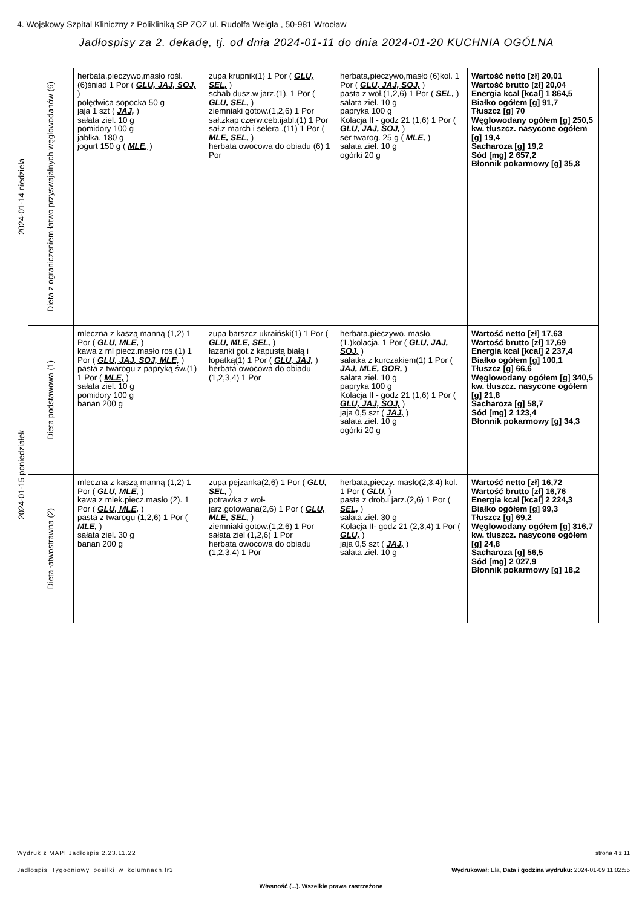4. Wojskowy Szpital Kliniczny z Polikliniką SP ZOZ ul. Rudolfa Weigla , 50-981 Wrocław
Jadłospisy za 2. dekadę, tj. od dnia 2024-01-11 do dnia 2024-01-20 KUCHNIA OGÓLNA
| 2024-01-14 niedziela | Dieta z ograniczeniem łatwo przyswajalnych węglowodanów (6) | herbata,pieczywo,masło rośl.(6)śniad 1 Por ( GLU, JAJ, SOJ, ) polędwica sopocka 50 g jaja 1 szt ( JAJ, ) sałata ziel. 10 g pomidory 100 g jabłka. 180 g jogurt 150 g ( MLE, ) | zupa krupnik(1) 1 Por ( GLU, SEL, ) schab dusz.w jarz.(1). 1 Por ( GLU, SEL, ) ziemniaki gotow.(1,2,6) 1 Por sał.zkap czerw.ceb.ijabl.(1) 1 Por sał.z march i selera .(11) 1 Por ( MLE, SEL, ) herbata owocowa do obiadu (6) 1 Por | herbata,pieczywo,masło (6)kol. 1 Por ( GLU, JAJ, SOJ, ) pasta z woł.(1,2,6) 1 Por ( SEL, ) sałata ziel. 10 g papryka 100 g Kolacja II - godz 21 (1,6) 1 Por ( GLU, JAJ, SOJ, ) ser twarog. 25 g ( MLE, ) sałata ziel. 10 g ogórki 20 g | Wartość netto [zł] 20,01 Wartość brutto [zł] 20,04 Energia kcal [kcal] 1 864,5 Białko ogółem [g] 91,7 Tłuszcz [g] 70 Węglowodany ogółem [g] 250,5 kw. tłuszcz. nasycone ogółem [g] 19,4 Sacharoza [g] 19,2 Sód [mg] 2 657,2 Błonnik pokarmowy [g] 35,8 |
| 2024-01-15 poniedziałek | Dieta podstawowa (1) | mleczna z kaszą manną (1,2) 1 Por ( GLU, MLE, ) kawa z ml piecz.masło ros.(1) 1 Por ( GLU, JAJ, SOJ, MLE, ) pasta z twarogu z papryką św.(1) 1 Por ( MLE, ) sałata ziel. 10 g pomidory 100 g banan 200 g | zupa barszcz ukraiński(1) 1 Por ( GLU, MLE, SEL, ) łazanki got.z kapustą białą i łopatką(1) 1 Por ( GLU, JAJ, ) herbata owocowa do obiadu (1,2,3,4) 1 Por | herbata.pieczywo. masło.(1.)kolacja. 1 Por ( GLU, JAJ, SOJ, ) sałatka z kurczakiem(1) 1 Por ( JAJ, MLE, GOR, ) sałata ziel. 10 g papryka 100 g Kolacja II - godz 21 (1,6) 1 Por ( GLU, JAJ, SOJ, ) jaja 0,5 szt ( JAJ, ) sałata ziel. 10 g ogórki 20 g | Wartość netto [zł] 17,63 Wartość brutto [zł] 17,69 Energia kcal [kcal] 2 237,4 Białko ogółem [g] 100,1 Tłuszcz [g] 66,6 Węglowodany ogółem [g] 340,5 kw. tłuszcz. nasycone ogółem [g] 21,8 Sacharoza [g] 58,7 Sód [mg] 2 123,4 Błonnik pokarmowy [g] 34,3 |
| | Dieta łatwostrawna (2) | mleczna z kaszą manną (1,2) 1 Por ( GLU, MLE, ) kawa z mlek.piecz.masło (2). 1 Por ( GLU, MLE, ) pasta z twarogu (1,2,6) 1 Por ( MLE, ) sałata ziel. 30 g banan 200 g | zupa pejzanka(2,6) 1 Por ( GLU, SEL, ) potrawka z woł-jarz.gotowana(2,6) 1 Por ( GLU, MLE, SEL, ) ziemniaki gotow.(1,2,6) 1 Por sałata ziel (1,2,6) 1 Por herbata owocowa do obiadu (1,2,3,4) 1 Por | herbata,pieczy. masło(2,3,4) kol. 1 Por ( GLU, ) pasta z drob.i jarz.(2,6) 1 Por ( SEL, ) sałata ziel. 30 g Kolacja II- godz 21 (2,3,4) 1 Por ( GLU, ) jaja 0,5 szt ( JAJ, ) sałata ziel. 10 g | Wartość netto [zł] 16,72 Wartość brutto [zł] 16,76 Energia kcal [kcal] 2 224,3 Białko ogółem [g] 99,3 Tłuszcz [g] 69,2 Węglowodany ogółem [g] 316,7 kw. tłuszcz. nasycone ogółem [g] 24,8 Sacharoza [g] 56,5 Sód [mg] 2 027,9 Błonnik pokarmowy [g] 18,2 |
Wydruk z MAPI Jadłospis 2.23.11.22
strona 4 z 11
Jadlospis_Tygodniowy_posilki_w_kolumnach.fr3
Wydrukował: Ela, Data i godzina wydruku: 2024-01-09 11:02:55
Własność (...). Wszelkie prawa zastrzeżone